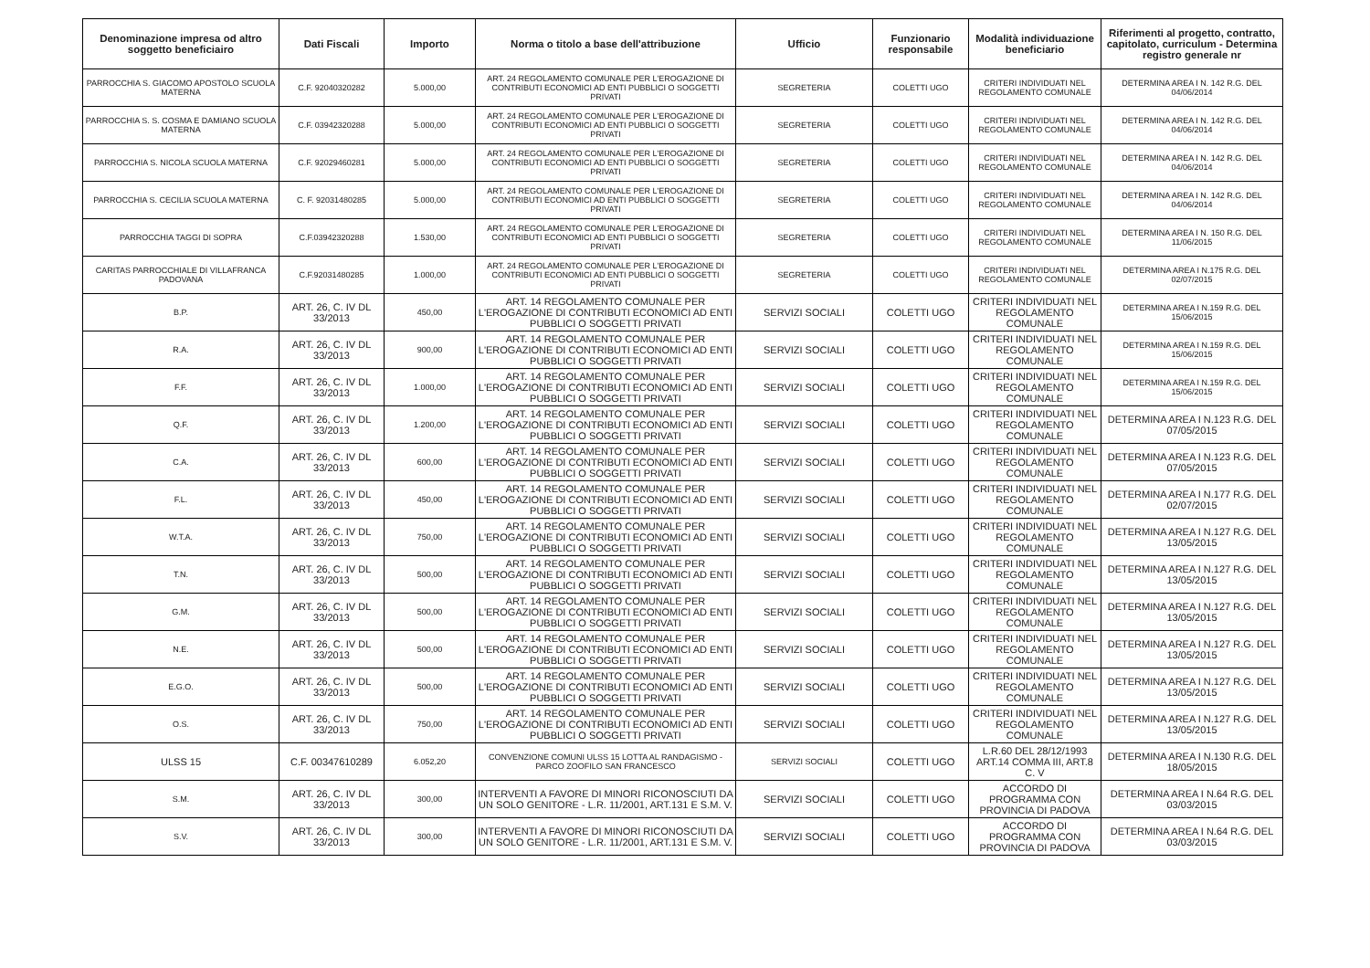| Denominazione impresa od altro soggetto beneficiairo | Dati Fiscali | Importo | Norma o titolo a base dell'attribuzione | Ufficio | Funzionario responsabile | Modalità individuazione beneficiario | Riferimenti al progetto, contratto, capitolato, curriculum - Determina registro generale nr |
| --- | --- | --- | --- | --- | --- | --- | --- |
| PARROCCHIA S. GIACOMO APOSTOLO SCUOLA MATERNA | C.F. 92040320282 | 5.000,00 | ART. 24 REGOLAMENTO COMUNALE PER L'EROGAZIONE DI CONTRIBUTI ECONOMICI AD ENTI PUBBLICI O SOGGETTI PRIVATI | SEGRETERIA | COLETTI UGO | CRITERI INDIVIDUATI NEL REGOLAMENTO COMUNALE | DETERMINA AREA I N. 142 R.G. DEL 04/06/2014 |
| PARROCCHIA S. S. COSMA E DAMIANO SCUOLA MATERNA | C.F. 03942320288 | 5.000,00 | ART. 24 REGOLAMENTO COMUNALE PER L'EROGAZIONE DI CONTRIBUTI ECONOMICI AD ENTI PUBBLICI O SOGGETTI PRIVATI | SEGRETERIA | COLETTI UGO | CRITERI INDIVIDUATI NEL REGOLAMENTO COMUNALE | DETERMINA AREA I N. 142 R.G. DEL 04/06/2014 |
| PARROCCHIA S. NICOLA SCUOLA MATERNA | C.F. 92029460281 | 5.000,00 | ART. 24 REGOLAMENTO COMUNALE PER L'EROGAZIONE DI CONTRIBUTI ECONOMICI AD ENTI PUBBLICI O SOGGETTI PRIVATI | SEGRETERIA | COLETTI UGO | CRITERI INDIVIDUATI NEL REGOLAMENTO COMUNALE | DETERMINA AREA I N. 142 R.G. DEL 04/06/2014 |
| PARROCCHIA S. CECILIA SCUOLA MATERNA | C. F. 92031480285 | 5.000,00 | ART. 24 REGOLAMENTO COMUNALE PER L'EROGAZIONE DI CONTRIBUTI ECONOMICI AD ENTI PUBBLICI O SOGGETTI PRIVATI | SEGRETERIA | COLETTI UGO | CRITERI INDIVIDUATI NEL REGOLAMENTO COMUNALE | DETERMINA AREA I N. 142 R.G. DEL 04/06/2014 |
| PARROCCHIA TAGGI DI SOPRA | C.F.03942320288 | 1.530,00 | ART. 24 REGOLAMENTO COMUNALE PER L'EROGAZIONE DI CONTRIBUTI ECONOMICI AD ENTI PUBBLICI O SOGGETTI PRIVATI | SEGRETERIA | COLETTI UGO | CRITERI INDIVIDUATI NEL REGOLAMENTO COMUNALE | DETERMINA AREA I N. 150 R.G. DEL 11/06/2015 |
| CARITAS PARROCCHIALE DI VILLAFRANCA PADOVANA | C.F.92031480285 | 1.000,00 | ART. 24 REGOLAMENTO COMUNALE PER L'EROGAZIONE DI CONTRIBUTI ECONOMICI AD ENTI PUBBLICI O SOGGETTI PRIVATI | SEGRETERIA | COLETTI UGO | CRITERI INDIVIDUATI NEL REGOLAMENTO COMUNALE | DETERMINA AREA I N.175 R.G. DEL 02/07/2015 |
| B.P. | ART. 26, C. IV DL 33/2013 | 450,00 | ART. 14 REGOLAMENTO COMUNALE PER L'EROGAZIONE DI CONTRIBUTI ECONOMICI AD ENTI PUBBLICI O SOGGETTI PRIVATI | SERVIZI SOCIALI | COLETTI UGO | CRITERI INDIVIDUATI NEL REGOLAMENTO COMUNALE | DETERMINA AREA I N.159 R.G. DEL 15/06/2015 |
| R.A. | ART. 26, C. IV DL 33/2013 | 900,00 | ART. 14 REGOLAMENTO COMUNALE PER L'EROGAZIONE DI CONTRIBUTI ECONOMICI AD ENTI PUBBLICI O SOGGETTI PRIVATI | SERVIZI SOCIALI | COLETTI UGO | CRITERI INDIVIDUATI NEL REGOLAMENTO COMUNALE | DETERMINA AREA I N.159 R.G. DEL 15/06/2015 |
| F.F. | ART. 26, C. IV DL 33/2013 | 1.000,00 | ART. 14 REGOLAMENTO COMUNALE PER L'EROGAZIONE DI CONTRIBUTI ECONOMICI AD ENTI PUBBLICI O SOGGETTI PRIVATI | SERVIZI SOCIALI | COLETTI UGO | CRITERI INDIVIDUATI NEL REGOLAMENTO COMUNALE | DETERMINA AREA I N.159 R.G. DEL 15/06/2015 |
| Q.F. | ART. 26, C. IV DL 33/2013 | 1.200,00 | ART. 14 REGOLAMENTO COMUNALE PER L'EROGAZIONE DI CONTRIBUTI ECONOMICI AD ENTI PUBBLICI O SOGGETTI PRIVATI | SERVIZI SOCIALI | COLETTI UGO | CRITERI INDIVIDUATI NEL REGOLAMENTO COMUNALE | DETERMINA AREA I N.123 R.G. DEL 07/05/2015 |
| C.A. | ART. 26, C. IV DL 33/2013 | 600,00 | ART. 14 REGOLAMENTO COMUNALE PER L'EROGAZIONE DI CONTRIBUTI ECONOMICI AD ENTI PUBBLICI O SOGGETTI PRIVATI | SERVIZI SOCIALI | COLETTI UGO | CRITERI INDIVIDUATI NEL REGOLAMENTO COMUNALE | DETERMINA AREA I N.123 R.G. DEL 07/05/2015 |
| F.L. | ART. 26, C. IV DL 33/2013 | 450,00 | ART. 14 REGOLAMENTO COMUNALE PER L'EROGAZIONE DI CONTRIBUTI ECONOMICI AD ENTI PUBBLICI O SOGGETTI PRIVATI | SERVIZI SOCIALI | COLETTI UGO | CRITERI INDIVIDUATI NEL REGOLAMENTO COMUNALE | DETERMINA AREA I N.177 R.G. DEL 02/07/2015 |
| W.T.A. | ART. 26, C. IV DL 33/2013 | 750,00 | ART. 14 REGOLAMENTO COMUNALE PER L'EROGAZIONE DI CONTRIBUTI ECONOMICI AD ENTI PUBBLICI O SOGGETTI PRIVATI | SERVIZI SOCIALI | COLETTI UGO | CRITERI INDIVIDUATI NEL REGOLAMENTO COMUNALE | DETERMINA AREA I N.127 R.G. DEL 13/05/2015 |
| T.N. | ART. 26, C. IV DL 33/2013 | 500,00 | ART. 14 REGOLAMENTO COMUNALE PER L'EROGAZIONE DI CONTRIBUTI ECONOMICI AD ENTI PUBBLICI O SOGGETTI PRIVATI | SERVIZI SOCIALI | COLETTI UGO | CRITERI INDIVIDUATI NEL REGOLAMENTO COMUNALE | DETERMINA AREA I N.127 R.G. DEL 13/05/2015 |
| G.M. | ART. 26, C. IV DL 33/2013 | 500,00 | ART. 14 REGOLAMENTO COMUNALE PER L'EROGAZIONE DI CONTRIBUTI ECONOMICI AD ENTI PUBBLICI O SOGGETTI PRIVATI | SERVIZI SOCIALI | COLETTI UGO | CRITERI INDIVIDUATI NEL REGOLAMENTO COMUNALE | DETERMINA AREA I N.127 R.G. DEL 13/05/2015 |
| N.E. | ART. 26, C. IV DL 33/2013 | 500,00 | ART. 14 REGOLAMENTO COMUNALE PER L'EROGAZIONE DI CONTRIBUTI ECONOMICI AD ENTI PUBBLICI O SOGGETTI PRIVATI | SERVIZI SOCIALI | COLETTI UGO | CRITERI INDIVIDUATI NEL REGOLAMENTO COMUNALE | DETERMINA AREA I N.127 R.G. DEL 13/05/2015 |
| E.G.O. | ART. 26, C. IV DL 33/2013 | 500,00 | ART. 14 REGOLAMENTO COMUNALE PER L'EROGAZIONE DI CONTRIBUTI ECONOMICI AD ENTI PUBBLICI O SOGGETTI PRIVATI | SERVIZI SOCIALI | COLETTI UGO | CRITERI INDIVIDUATI NEL REGOLAMENTO COMUNALE | DETERMINA AREA I N.127 R.G. DEL 13/05/2015 |
| O.S. | ART. 26, C. IV DL 33/2013 | 750,00 | ART. 14 REGOLAMENTO COMUNALE PER L'EROGAZIONE DI CONTRIBUTI ECONOMICI AD ENTI PUBBLICI O SOGGETTI PRIVATI | SERVIZI SOCIALI | COLETTI UGO | CRITERI INDIVIDUATI NEL REGOLAMENTO COMUNALE | DETERMINA AREA I N.127 R.G. DEL 13/05/2015 |
| ULSS 15 | C.F. 00347610289 | 6.052,20 | CONVENZIONE COMUNI ULSS 15 LOTTA AL RANDAGISMO - PARCO ZOOFILO SAN FRANCESCO | SERVIZI SOCIALI | COLETTI UGO | L.R.60 DEL 28/12/1993 ART.14 COMMA III, ART.8 C. V | DETERMINA AREA I N.130 R.G. DEL 18/05/2015 |
| S.M. | ART. 26, C. IV DL 33/2013 | 300,00 | INTERVENTI A FAVORE DI MINORI RICONOSCIUTI DA UN SOLO GENITORE - L.R. 11/2001, ART.131 E S.M. V. | SERVIZI SOCIALI | COLETTI UGO | ACCORDO DI PROGRAMMA CON PROVINCIA DI PADOVA | DETERMINA AREA I N.64 R.G. DEL 03/03/2015 |
| S.V. | ART. 26, C. IV DL 33/2013 | 300,00 | INTERVENTI A FAVORE DI MINORI RICONOSCIUTI DA UN SOLO GENITORE - L.R. 11/2001, ART.131 E S.M. V. | SERVIZI SOCIALI | COLETTI UGO | ACCORDO DI PROGRAMMA CON PROVINCIA DI PADOVA | DETERMINA AREA I N.64 R.G. DEL 03/03/2015 |